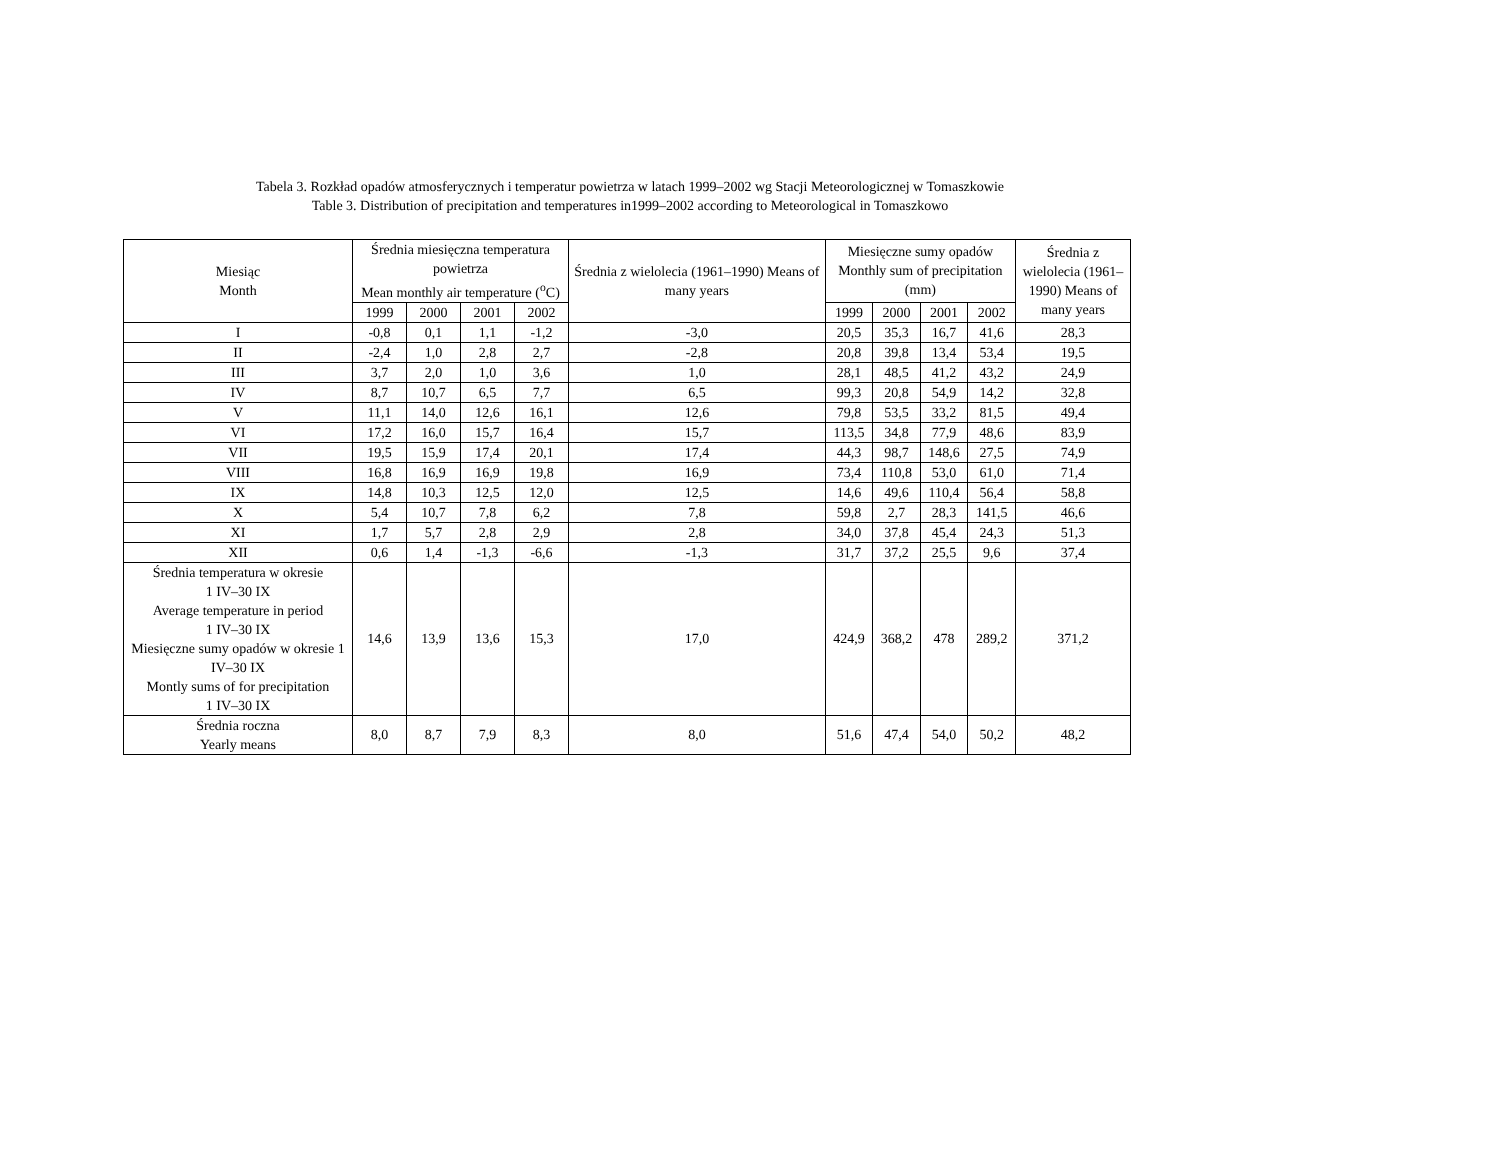Tabela 3. Rozkład opadów atmosferycznych i temperatur powietrza w latach 1999–2002 wg Stacji Meteorologicznej w Tomaszkowie
Table 3. Distribution of precipitation and temperatures in1999–2002 according to Meteorological in Tomaszkowo
| Miesiąc Month | Średnia miesięczna temperatura powietrza Mean monthly air temperature (<sup>o</sup>C) | | | | Średnia z wielolecia (1961–1990) Means of many years | Miesięczne sumy opadów Monthly sum of precipitation (mm) | | | | Średnia z wielolecia (1961–1990) Means of many years |
| --- | --- | --- | --- | --- | --- | --- | --- | --- | --- | --- |
| | 1999 | 2000 | 2001 | 2002 | | 1999 | 2000 | 2001 | 2002 | |
| I | -0,8 | 0,1 | 1,1 | -1,2 | -3,0 | 20,5 | 35,3 | 16,7 | 41,6 | 28,3 |
| II | -2,4 | 1,0 | 2,8 | 2,7 | -2,8 | 20,8 | 39,8 | 13,4 | 53,4 | 19,5 |
| III | 3,7 | 2,0 | 1,0 | 3,6 | 1,0 | 28,1 | 48,5 | 41,2 | 43,2 | 24,9 |
| IV | 8,7 | 10,7 | 6,5 | 7,7 | 6,5 | 99,3 | 20,8 | 54,9 | 14,2 | 32,8 |
| V | 11,1 | 14,0 | 12,6 | 16,1 | 12,6 | 79,8 | 53,5 | 33,2 | 81,5 | 49,4 |
| VI | 17,2 | 16,0 | 15,7 | 16,4 | 15,7 | 113,5 | 34,8 | 77,9 | 48,6 | 83,9 |
| VII | 19,5 | 15,9 | 17,4 | 20,1 | 17,4 | 44,3 | 98,7 | 148,6 | 27,5 | 74,9 |
| VIII | 16,8 | 16,9 | 16,9 | 19,8 | 16,9 | 73,4 | 110,8 | 53,0 | 61,0 | 71,4 |
| IX | 14,8 | 10,3 | 12,5 | 12,0 | 12,5 | 14,6 | 49,6 | 110,4 | 56,4 | 58,8 |
| X | 5,4 | 10,7 | 7,8 | 6,2 | 7,8 | 59,8 | 2,7 | 28,3 | 141,5 | 46,6 |
| XI | 1,7 | 5,7 | 2,8 | 2,9 | 2,8 | 34,0 | 37,8 | 45,4 | 24,3 | 51,3 |
| XII | 0,6 | 1,4 | -1,3 | -6,6 | -1,3 | 31,7 | 37,2 | 25,5 | 9,6 | 37,4 |
| Średnia temperatura w okresie 1 IV–30 IX Average temperature in period 1 IV–30 IX Miesięczne sumy opadów w okresie 1 IV–30 IX Montly sums of for precipitation 1 IV–30 IX | 14,6 | 13,9 | 13,6 | 15,3 | 17,0 | 424,9 | 368,2 | 478 | 289,2 | 371,2 |
| Średnia roczna Yearly means | 8,0 | 8,7 | 7,9 | 8,3 | 8,0 | 51,6 | 47,4 | 54,0 | 50,2 | 48,2 |